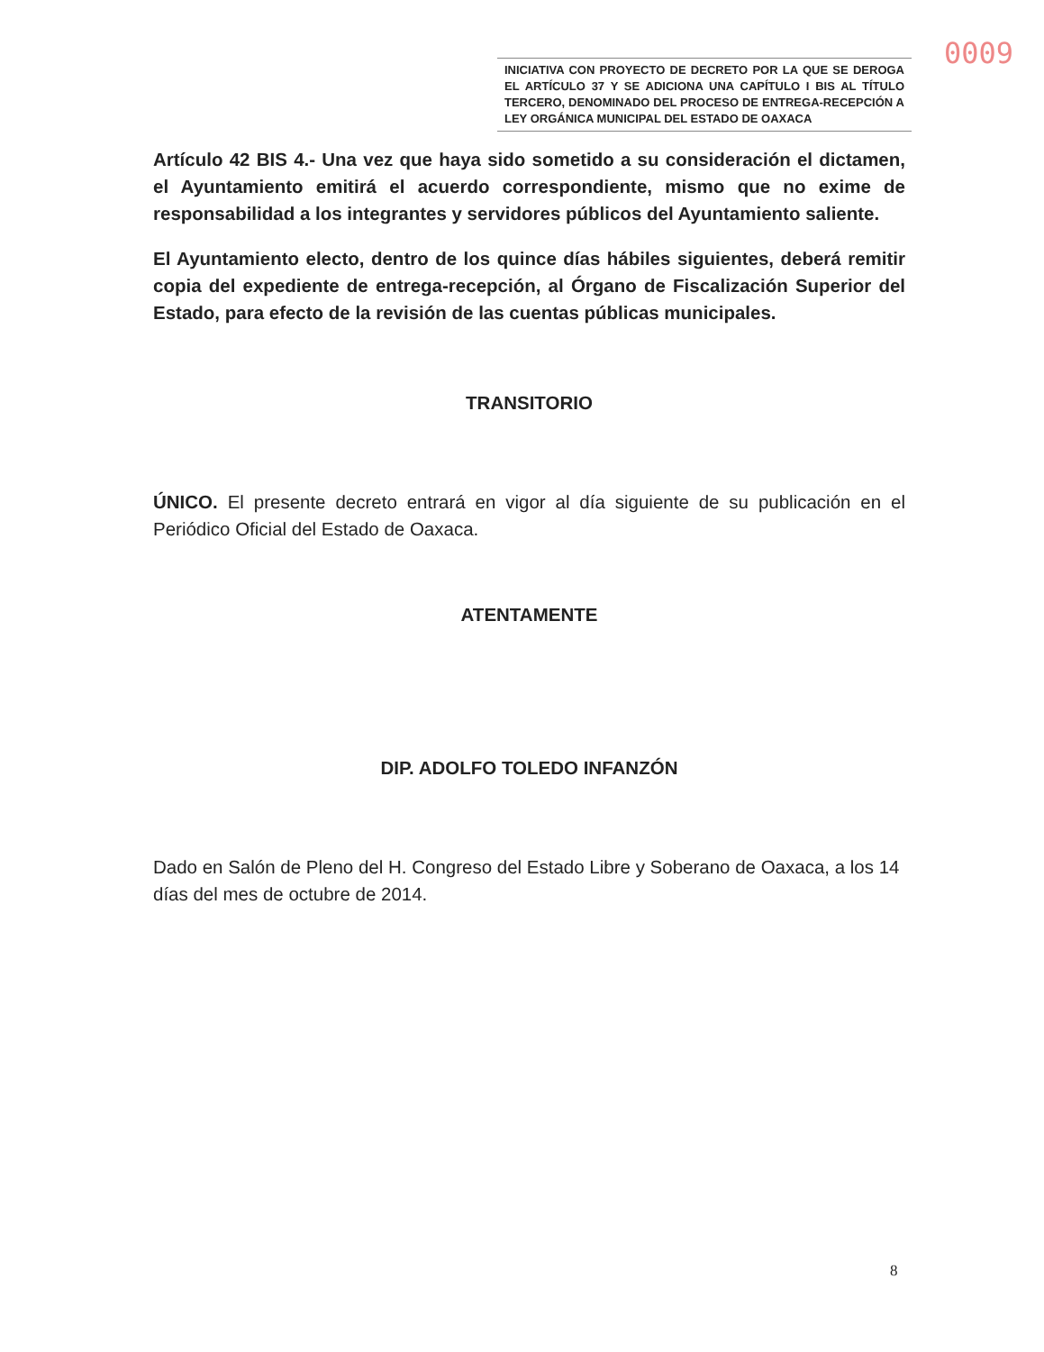0009
INICIATIVA CON PROYECTO DE DECRETO POR LA QUE SE DEROGA EL ARTÍCULO 37 Y SE ADICIONA UNA CAPÍTULO I BIS AL TÍTULO TERCERO, DENOMINADO DEL PROCESO DE ENTREGA-RECEPCIÓN A LEY ORGÁNICA MUNICIPAL DEL ESTADO DE OAXACA
Artículo 42 BIS 4.- Una vez que haya sido sometido a su consideración el dictamen, el Ayuntamiento emitirá el acuerdo correspondiente, mismo que no exime de responsabilidad a los integrantes y servidores públicos del Ayuntamiento saliente.
El Ayuntamiento electo, dentro de los quince días hábiles siguientes, deberá remitir copia del expediente de entrega-recepción, al Órgano de Fiscalización Superior del Estado, para efecto de la revisión de las cuentas públicas municipales.
TRANSITORIO
ÚNICO. El presente decreto entrará en vigor al día siguiente de su publicación en el Periódico Oficial del Estado de Oaxaca.
ATENTAMENTE
DIP. ADOLFO TOLEDO INFANZÓN
Dado en Salón de Pleno del H. Congreso del Estado Libre y Soberano de Oaxaca, a los 14 días del mes de octubre de 2014.
8